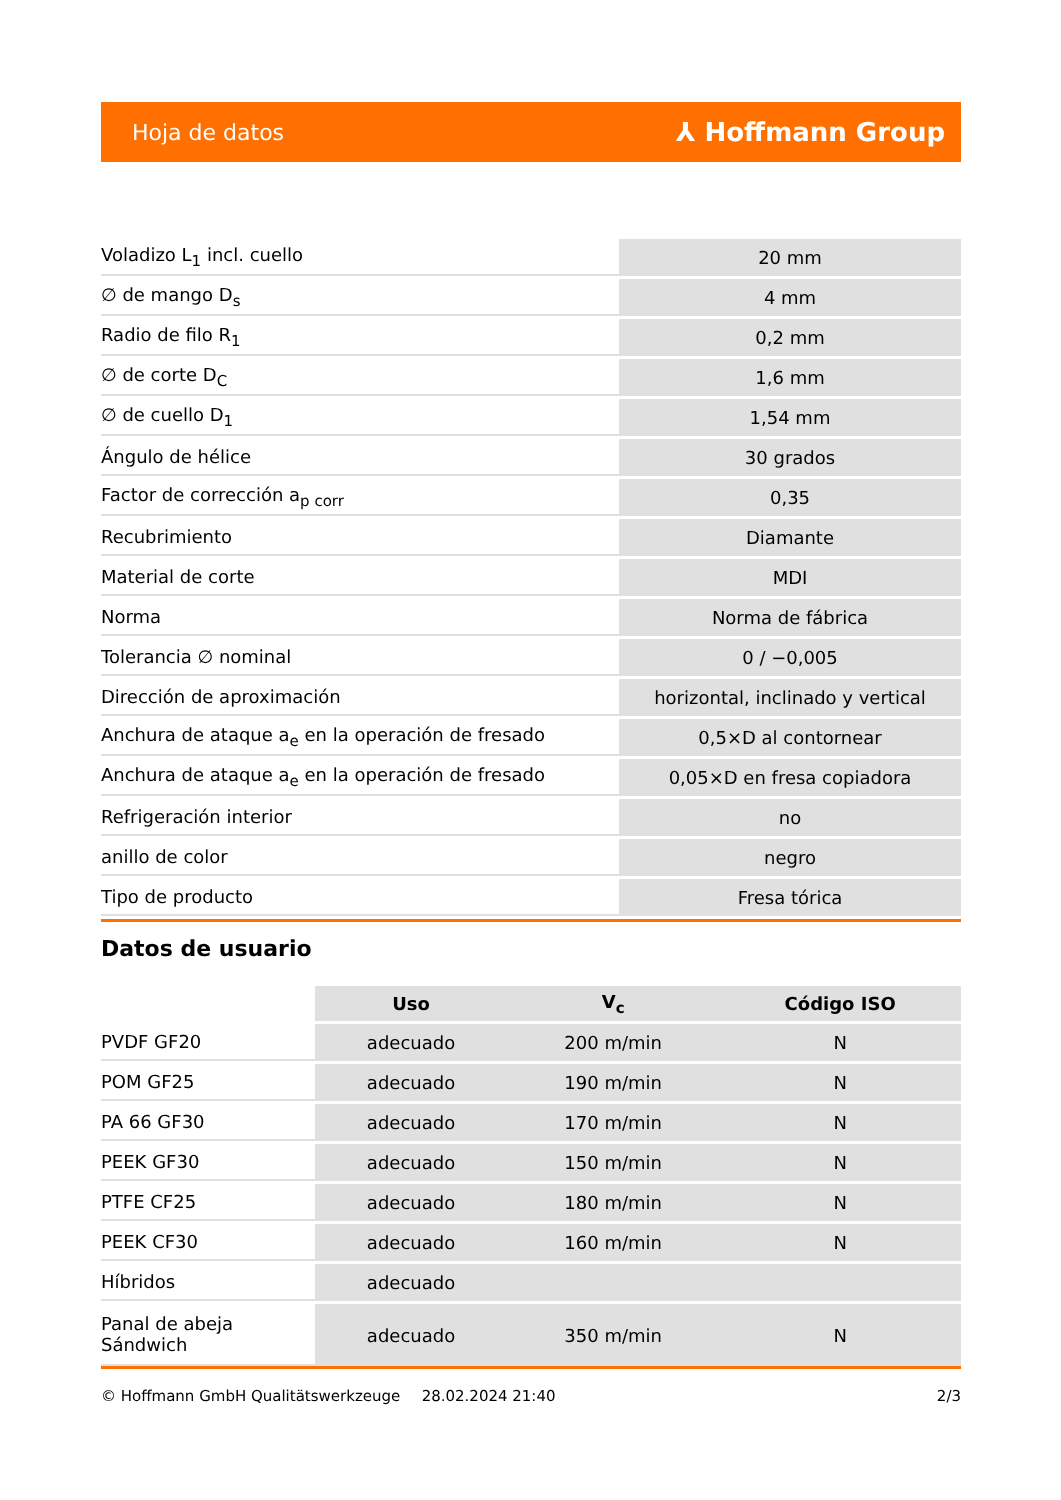Hoja de datos ⅄ Hoffmann Group
| Voladizo L<sub>1</sub> incl. cuello | 20 mm |
| ∅ de mango D<sub>s</sub> | 4 mm |
| Radio de filo R<sub>1</sub> | 0,2 mm |
| ∅ de corte D<sub>C</sub> | 1,6 mm |
| ∅ de cuello D<sub>1</sub> | 1,54 mm |
| Ángulo de hélice | 30 grados |
| Factor de corrección a<sub>p corr</sub> | 0,35 |
| Recubrimiento | Diamante |
| Material de corte | MDI |
| Norma | Norma de fábrica |
| Tolerancia ∅ nominal | 0 / −0,005 |
| Dirección de aproximación | horizontal, inclinado y vertical |
| Anchura de ataque a<sub>e</sub> en la operación de fresado | 0,5×D al contornear |
| Anchura de ataque a<sub>e</sub> en la operación de fresado | 0,05×D en fresa copiadora |
| Refrigeración interior | no |
| anillo de color | negro |
| Tipo de producto | Fresa tórica |
Datos de usuario
| | Uso | V<sub>c</sub> | Código ISO |
| --- | --- | --- | --- |
| PVDF GF20 | adecuado | 200 m/min | N |
| POM GF25 | adecuado | 190 m/min | N |
| PA 66 GF30 | adecuado | 170 m/min | N |
| PEEK GF30 | adecuado | 150 m/min | N |
| PTFE CF25 | adecuado | 180 m/min | N |
| PEEK CF30 | adecuado | 160 m/min | N |
| Híbridos | adecuado | | |
| Panal de abeja Sándwich | adecuado | 350 m/min | N |
© Hoffmann GmbH Qualitätswerkzeuge 28.02.2024 21:40 2/3